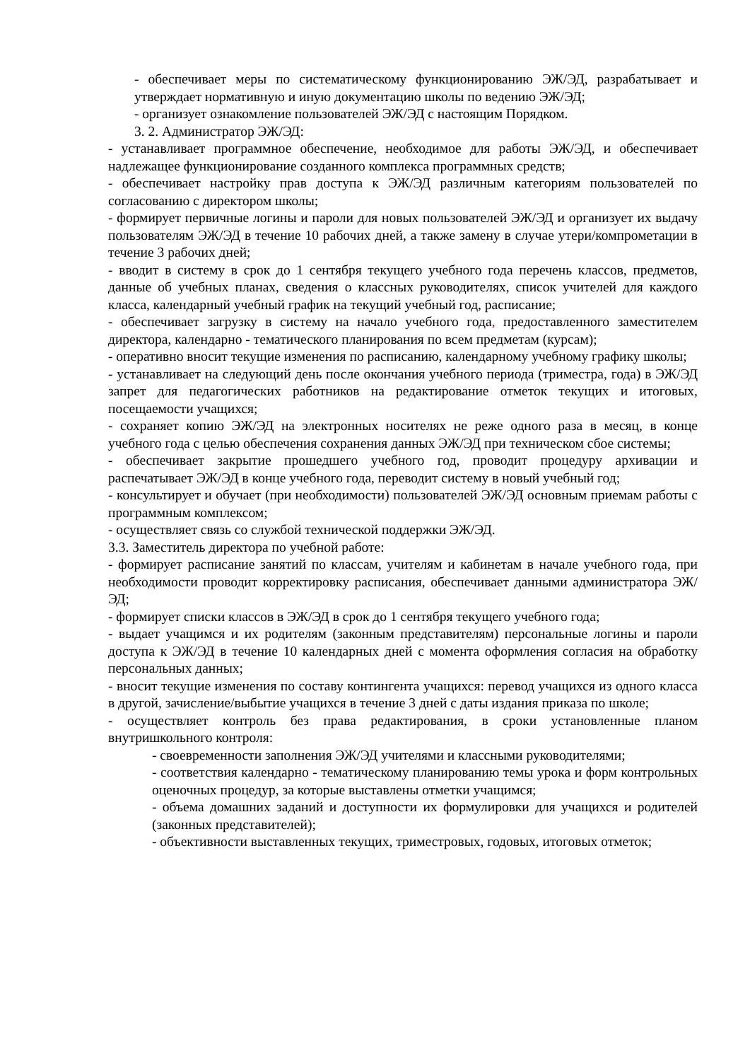- обеспечивает меры по систематическому функционированию ЭЖ/ЭД, разрабатывает и утверждает нормативную и иную документацию школы по ведению ЭЖ/ЭД;
- организует ознакомление пользователей ЭЖ/ЭД с настоящим Порядком.
3. 2. Администратор ЭЖ/ЭД:
- устанавливает программное обеспечение, необходимое для работы ЭЖ/ЭД, и обеспечивает надлежащее функционирование созданного комплекса программных средств;
- обеспечивает настройку прав доступа к ЭЖ/ЭД различным категориям пользователей по согласованию с директором школы;
- формирует первичные логины и пароли для новых пользователей ЭЖ/ЭД и организует их выдачу пользователям ЭЖ/ЭД в течение 10 рабочих дней, а также замену в случае утери/компрометации в течение 3 рабочих дней;
- вводит в систему в срок до 1 сентября текущего учебного года перечень классов, предметов, данные об учебных планах, сведения о классных руководителях, список учителей для каждого класса, календарный учебный график на текущий учебный год, расписание;
- обеспечивает загрузку в систему на начало учебного года, предоставленного заместителем директора, календарно - тематического планирования по всем предметам (курсам);
- оперативно вносит текущие изменения по расписанию, календарному учебному графику школы;
- устанавливает на следующий день после окончания учебного периода (триместра, года) в ЭЖ/ЭД запрет для педагогических работников на редактирование отметок текущих и итоговых, посещаемости учащихся;
- сохраняет копию ЭЖ/ЭД на электронных носителях не реже одного раза в месяц, в конце учебного года с целью обеспечения сохранения данных ЭЖ/ЭД при техническом сбое системы;
- обеспечивает закрытие прошедшего учебного год, проводит процедуру архивации и распечатывает ЭЖ/ЭД в конце учебного года, переводит систему в новый учебный год;
- консультирует и обучает (при необходимости) пользователей ЭЖ/ЭД основным приемам работы с программным комплексом;
- осуществляет связь со службой технической поддержки ЭЖ/ЭД.
3.3. Заместитель директора по учебной работе:
- формирует расписание занятий по классам, учителям и кабинетам в начале учебного года, при необходимости проводит корректировку расписания, обеспечивает данными администратора ЭЖ/ЭД;
- формирует списки классов в ЭЖ/ЭД в срок до 1 сентября текущего учебного года;
- выдает учащимся и их родителям (законным представителям) персональные логины и пароли доступа к ЭЖ/ЭД в течение 10 календарных дней с момента оформления согласия на обработку персональных данных;
- вносит текущие изменения по составу контингента учащихся: перевод учащихся из одного класса в другой, зачисление/выбытие учащихся в течение 3 дней с даты издания приказа по школе;
- осуществляет контроль без права редактирования, в сроки установленные планом внутришкольного контроля:
- своевременности заполнения ЭЖ/ЭД учителями и классными руководителями;
- соответствия календарно - тематическому планированию темы урока и форм контрольных оценочных процедур, за которые выставлены отметки учащимся;
- объема домашних заданий и доступности их формулировки для учащихся и родителей (законных представителей);
- объективности выставленных текущих, триместровых, годовых, итоговых отметок;